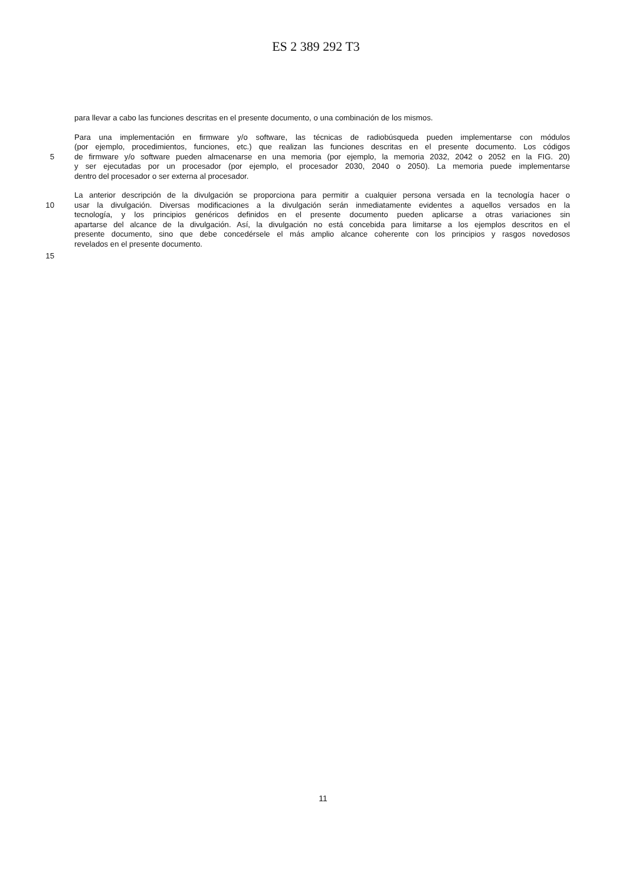ES 2 389 292 T3
para llevar a cabo las funciones descritas en el presente documento, o una combinación de los mismos.
Para una implementación en firmware y/o software, las técnicas de radiobúsqueda pueden implementarse con módulos
(por ejemplo, procedimientos, funciones, etc.) que realizan las funciones descritas en el presente documento. Los códigos
5 de firmware y/o software pueden almacenarse en una memoria (por ejemplo, la memoria 2032, 2042 o 2052 en la FIG. 20)
y ser ejecutadas por un procesador (por ejemplo, el procesador 2030, 2040 o 2050). La memoria puede implementarse
dentro del procesador o ser externa al procesador.
La anterior descripción de la divulgación se proporciona para permitir a cualquier persona versada en la tecnología hacer o
10 usar la divulgación. Diversas modificaciones a la divulgación serán inmediatamente evidentes a aquellos versados en la
tecnología, y los principios genéricos definidos en el presente documento pueden aplicarse a otras variaciones sin
apartarse del alcance de la divulgación. Así, la divulgación no está concebida para limitarse a los ejemplos descritos en el
presente documento, sino que debe concedérsele el más amplio alcance coherente con los principios y rasgos novedosos
revelados en el presente documento.
15
11